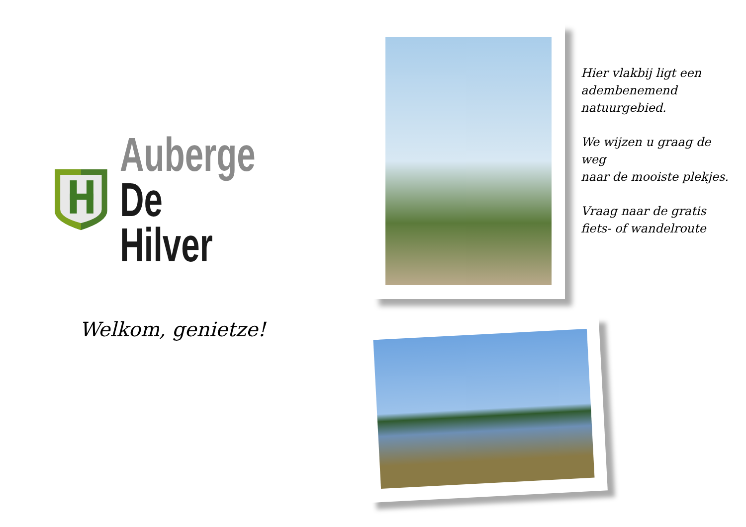Auberge
De Hilver
Welkom, genietze!
Hier vlakbij ligt een adembenemend natuurgebied.
We wijzen u graag de weg
naar de mooiste plekjes.
Vraag naar de gratis fiets- of wandelroute